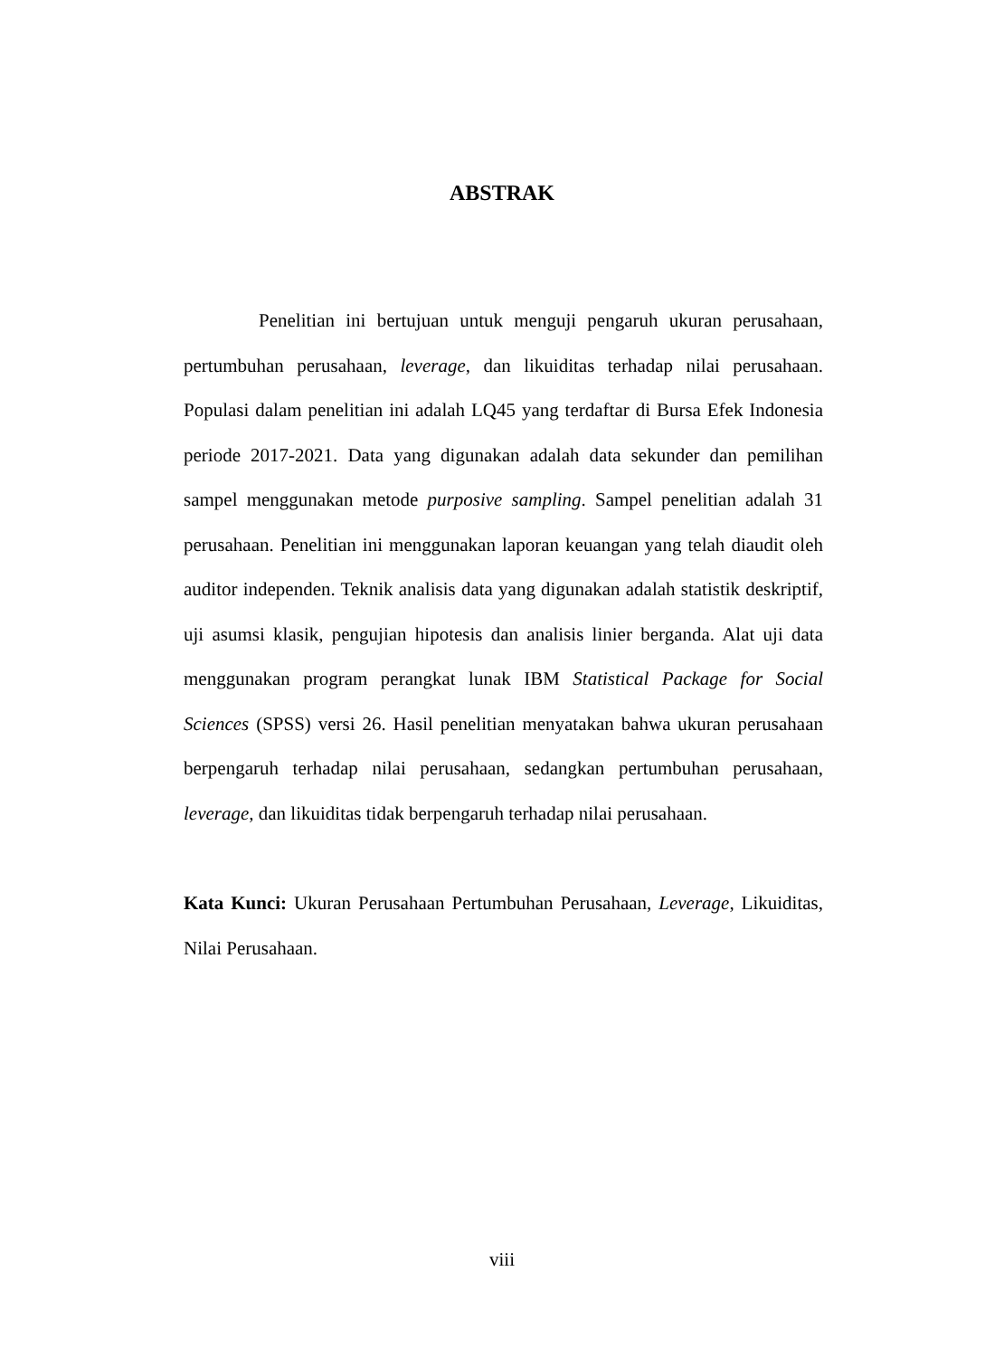ABSTRAK
Penelitian ini bertujuan untuk menguji pengaruh ukuran perusahaan, pertumbuhan perusahaan, leverage, dan likuiditas terhadap nilai perusahaan. Populasi dalam penelitian ini adalah LQ45 yang terdaftar di Bursa Efek Indonesia periode 2017-2021. Data yang digunakan adalah data sekunder dan pemilihan sampel menggunakan metode purposive sampling. Sampel penelitian adalah 31 perusahaan. Penelitian ini menggunakan laporan keuangan yang telah diaudit oleh auditor independen. Teknik analisis data yang digunakan adalah statistik deskriptif, uji asumsi klasik, pengujian hipotesis dan analisis linier berganda. Alat uji data menggunakan program perangkat lunak IBM Statistical Package for Social Sciences (SPSS) versi 26. Hasil penelitian menyatakan bahwa ukuran perusahaan berpengaruh terhadap nilai perusahaan, sedangkan pertumbuhan perusahaan, leverage, dan likuiditas tidak berpengaruh terhadap nilai perusahaan.
Kata Kunci: Ukuran Perusahaan Pertumbuhan Perusahaan, Leverage, Likuiditas, Nilai Perusahaan.
viii